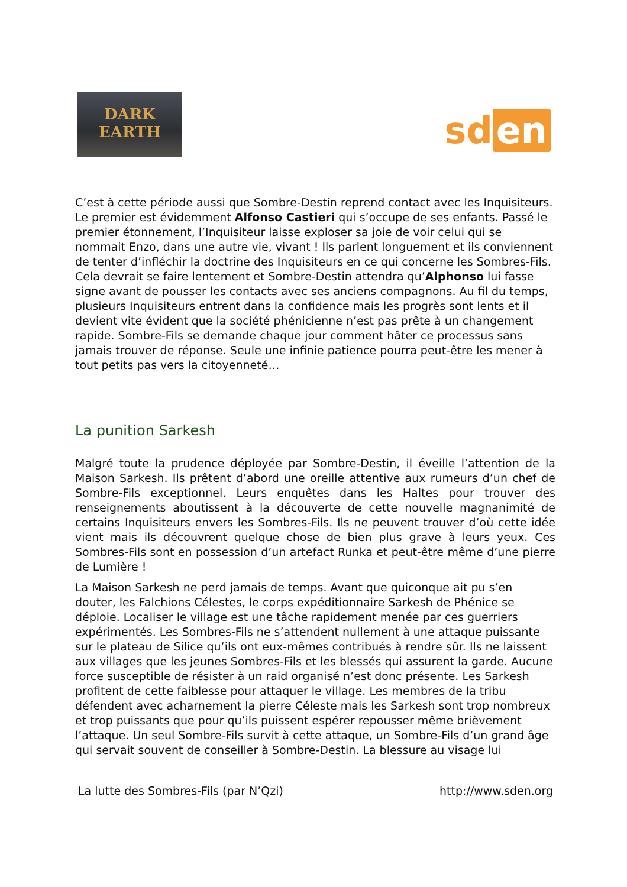DARK
EARTH
sd en
C’est à cette période aussi que Sombre-Destin reprend contact avec les Inquisiteurs. Le premier est évidemment Alfonso Castieri qui s’occupe de ses enfants. Passé le premier étonnement, l’Inquisiteur laisse exploser sa joie de voir celui qui se nommait Enzo, dans une autre vie, vivant ! Ils parlent longuement et ils conviennent de tenter d’infléchir la doctrine des Inquisiteurs en ce qui concerne les Sombres-Fils. Cela devrait se faire lentement et Sombre-Destin attendra qu’Alphonso lui fasse signe avant de pousser les contacts avec ses anciens compagnons. Au fil du temps, plusieurs Inquisiteurs entrent dans la confidence mais les progrès sont lents et il devient vite évident que la société phénicienne n’est pas prête à un changement rapide. Sombre-Fils se demande chaque jour comment hâter ce processus sans jamais trouver de réponse. Seule une infinie patience pourra peut-être les mener à tout petits pas vers la citoyenneté…
La punition Sarkesh
Malgré toute la prudence déployée par Sombre-Destin, il éveille l’attention de la Maison Sarkesh. Ils prêtent d’abord une oreille attentive aux rumeurs d’un chef de Sombre-Fils exceptionnel. Leurs enquêtes dans les Haltes pour trouver des renseignements aboutissent à la découverte de cette nouvelle magnanimité de certains Inquisiteurs envers les Sombres-Fils. Ils ne peuvent trouver d’où cette idée vient mais ils découvrent quelque chose de bien plus grave à leurs yeux. Ces Sombres-Fils sont en possession d’un artefact Runka et peut-être même d’une pierre de Lumière !
La Maison Sarkesh ne perd jamais de temps. Avant que quiconque ait pu s’en douter, les Falchions Célestes, le corps expéditionnaire Sarkesh de Phénice se déploie. Localiser le village est une tâche rapidement menée par ces guerriers expérimentés. Les Sombres-Fils ne s’attendent nullement à une attaque puissante sur le plateau de Silice qu’ils ont eux-mêmes contribués à rendre sûr. Ils ne laissent aux villages que les jeunes Sombres-Fils et les blessés qui assurent la garde. Aucune force susceptible de résister à un raid organisé n’est donc présente. Les Sarkesh profitent de cette faiblesse pour attaquer le village. Les membres de la tribu défendent avec acharnement la pierre Céleste mais les Sarkesh sont trop nombreux et trop puissants que pour qu’ils puissent espérer repousser même brièvement l’attaque. Un seul Sombre-Fils survit à cette attaque, un Sombre-Fils d’un grand âge qui servait souvent de conseiller à Sombre-Destin. La blessure au visage lui
La lutte des Sombres-Fils (par N’Qzi) http://www.sden.org